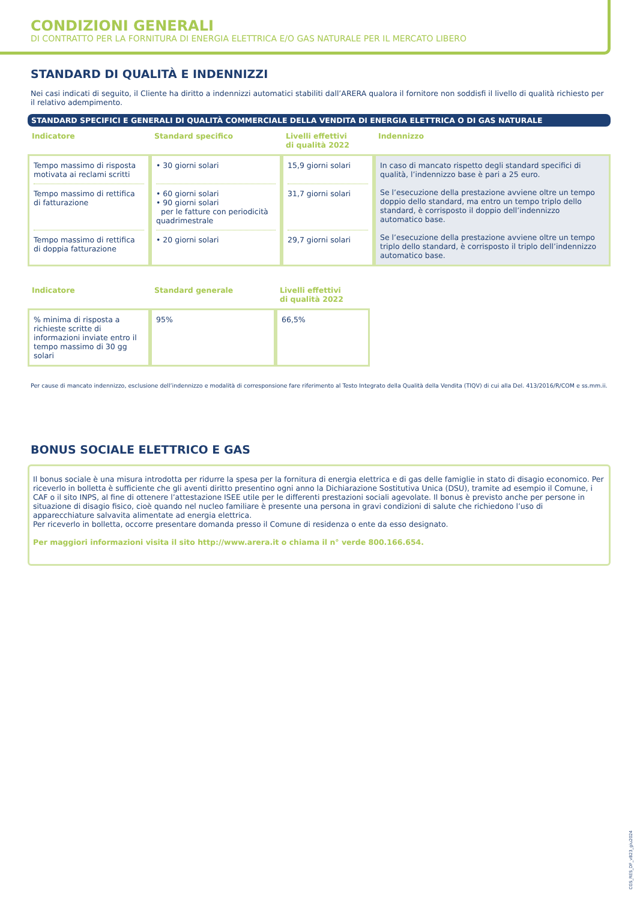CONDIZIONI GENERALI
DI CONTRATTO PER LA FORNITURA DI ENERGIA ELETTRICA E/O GAS NATURALE PER IL MERCATO LIBERO
STANDARD DI QUALITÀ E INDENNIZZI
Nei casi indicati di seguito, il Cliente ha diritto a indennizzi automatici stabiliti dall’ARERA qualora il fornitore non soddisfi il livello di qualità richiesto per il relativo adempimento.
STANDARD SPECIFICI E GENERALI DI QUALITÀ COMMERCIALE DELLA VENDITA DI ENERGIA ELETTRICA O DI GAS NATURALE
| Indicatore | Standard specifico | Livelli effettivi di qualità 2022 | Indennizzo |
| --- | --- | --- | --- |
| Tempo massimo di risposta motivata ai reclami scritti Tempo massimo di rettifica di fatturazione Tempo massimo di rettifica di doppia fatturazione | • 30 giorni solari • 60 giorni solari • 90 giorni solari per le fatture con periodicità quadrimestrale • 20 giorni solari | 15,9 giorni solari 31,7 giorni solari 29,7 giorni solari | In caso di mancato rispetto degli standard specifici di qualità, l’indennizzo base è pari a 25 euro. Se l’esecuzione della prestazione avviene oltre un tempo doppio dello standard, ma entro un tempo triplo dello standard, è corrisposto il doppio dell’indennizzo automatico base. Se l’esecuzione della prestazione avviene oltre un tempo triplo dello standard, è corrisposto il triplo dell’indennizzo automatico base. |
| Indicatore | Standard generale | Livelli effettivi di qualità 2022 |
| --- | --- | --- |
| % minima di risposta a richieste scritte di informazioni inviate entro il tempo massimo di 30 gg solari | 95% | 66,5% |
Per cause di mancato indennizzo, esclusione dell’indennizzo e modalità di corresponsione fare riferimento al Testo Integrato della Qualità della Vendita (TIQV) di cui alla Del. 413/2016/R/COM e ss.mm.ii.
BONUS SOCIALE ELETTRICO E GAS
Il bonus sociale è una misura introdotta per ridurre la spesa per la fornitura di energia elettrica e di gas delle famiglie in stato di disagio economico. Per riceverlo in bolletta è sufficiente che gli aventi diritto presentino ogni anno la Dichiarazione Sostitutiva Unica (DSU), tramite ad esempio il Comune, i CAF o il sito INPS, al fine di ottenere l’attestazione ISEE utile per le differenti prestazioni sociali agevolate. Il bonus è previsto anche per persone in situazione di disagio fisico, cioè quando nel nucleo familiare è presente una persona in gravi condizioni di salute che richiedono l’uso di apparecchiature salvavita alimentate ad energia elettrica.
Per riceverlo in bolletta, occorre presentare domanda presso il Comune di residenza o ente da esso designato.
Per maggiori informazioni visita il sito http://www.arera.it o chiama il n° verde 800.166.654.
CGS_RES_DF_vB23_giu2024